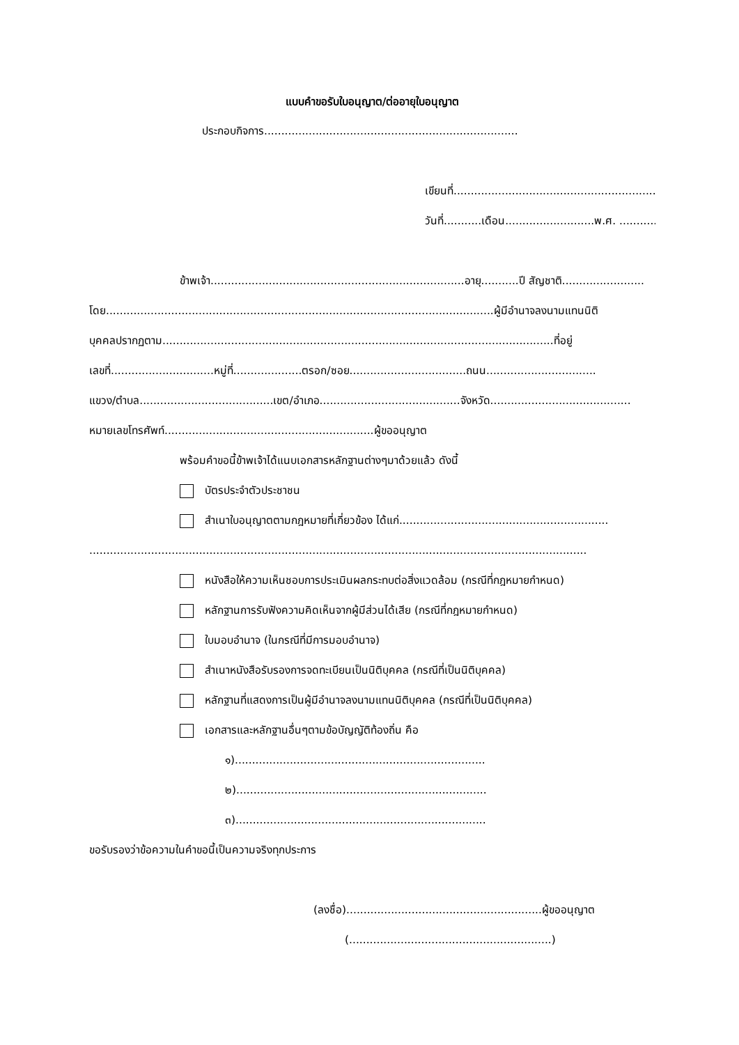แบบคำขอรับใบอนุญาต/ต่ออายุใบอนุญาต
ประกอบกิจการ..........................................................................
เขียนที่...............................................................
วันที่...........เดือน..........................พ.ศ. ...........
ข้าพเจ้า..........................................................................อายุ...........ปี สัญชาติ........................
โดย.................................................................................................................ผู้มีอำนาจลงนามแทนนิติ
บุคคลปรากฏตาม..................................................................................................................ที่อยู่
เลขที่..............................หมู่ที่....................ตรอก/ซอย..................................ถนน................................
แขวง/ตำบล.......................................เขต/อำเภอ.........................................จังหวัด.........................................
หมายเลขโทรศัพท์.............................................................ผู้ขออนุญาต
พร้อมคำขอนี้ข้าพเจ้าได้แนบเอกสารหลักฐานต่างๆมาด้วยแล้ว ดังนี้
บัตรประจำตัวประชาชน
สำเนาใบอนุญาตตามกฎหมายที่เกี่ยวข้อง ได้แก่.............................................................
.................................................................................................................................................
หนังสือให้ความเห็นชอบการประเมินผลกระทบต่อสิ่งแวดล้อม (กรณีที่กฎหมายกำหนด)
หลักฐานการรับฟังความคิดเห็นจากผู้มีส่วนได้เสีย (กรณีที่กฎหมายกำหนด)
ใบมอบอำนาจ (ในกรณีที่มีการมอบอำนาจ)
สำเนาหนังสือรับรองการจดทะเบียนเป็นนิติบุคคล (กรณีที่เป็นนิติบุคคล)
หลักฐานที่แสดงการเป็นผู้มีอำนาจลงนามแทนนิติบุคคล (กรณีที่เป็นนิติบุคคล)
เอกสารและหลักฐานอื่นๆตามข้อบัญญัติท้องถิ่น คือ
๑).........................................................................
๒).........................................................................
๓).........................................................................
ขอรับรองว่าข้อความในคำขอนี้เป็นความจริงทุกประการ
(ลงชื่อ).........................................................ผู้ขออนุญาต
(...........................................................)